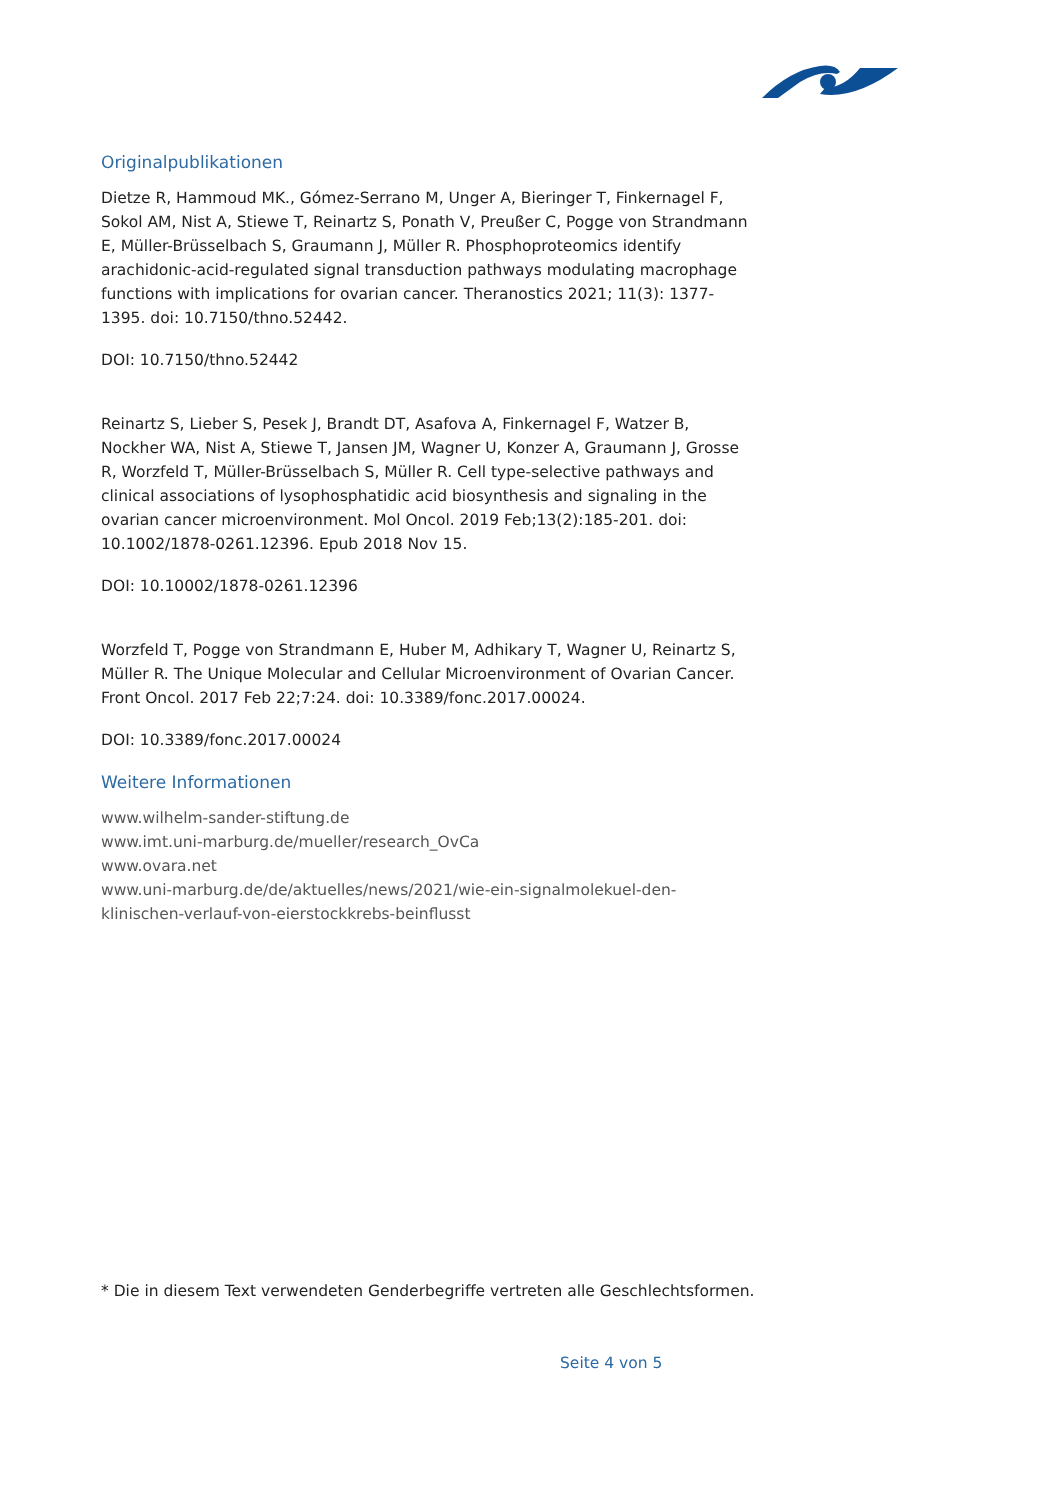Originalpublikationen
Dietze R, Hammoud MK., Gómez-Serrano M, Unger A, Bieringer T, Finkernagel F, Sokol AM, Nist A, Stiewe T, Reinartz S, Ponath V, Preußer C, Pogge von Strandmann E, Müller-Brüsselbach S, Graumann J, Müller R. Phosphoproteomics identify arachidonic-acid-regulated signal transduction pathways modulating macrophage functions with implications for ovarian cancer. Theranostics 2021; 11(3): 1377-1395. doi: 10.7150/thno.52442.
DOI: 10.7150/thno.52442
Reinartz S, Lieber S, Pesek J, Brandt DT, Asafova A, Finkernagel F, Watzer B, Nockher WA, Nist A, Stiewe T, Jansen JM, Wagner U, Konzer A, Graumann J, Grosse R, Worzfeld T, Müller-Brüsselbach S, Müller R. Cell type-selective pathways and clinical associations of lysophosphatidic acid biosynthesis and signaling in the ovarian cancer microenvironment. Mol Oncol. 2019 Feb;13(2):185-201. doi: 10.1002/1878-0261.12396. Epub 2018 Nov 15.
DOI: 10.10002/1878-0261.12396
Worzfeld T, Pogge von Strandmann E, Huber M, Adhikary T, Wagner U, Reinartz S, Müller R. The Unique Molecular and Cellular Microenvironment of Ovarian Cancer. Front Oncol. 2017 Feb 22;7:24. doi: 10.3389/fonc.2017.00024.
DOI: 10.3389/fonc.2017.00024
Weitere Informationen
www.wilhelm-sander-stiftung.de
www.imt.uni-marburg.de/mueller/research_OvCa
www.ovara.net
www.uni-marburg.de/de/aktuelles/news/2021/wie-ein-signalmolekuel-den-klinischen-verlauf-von-eierstockkrebs-beinflusst
* Die in diesem Text verwendeten Genderbegriffe vertreten alle Geschlechtsformen.
Seite 4 von 5